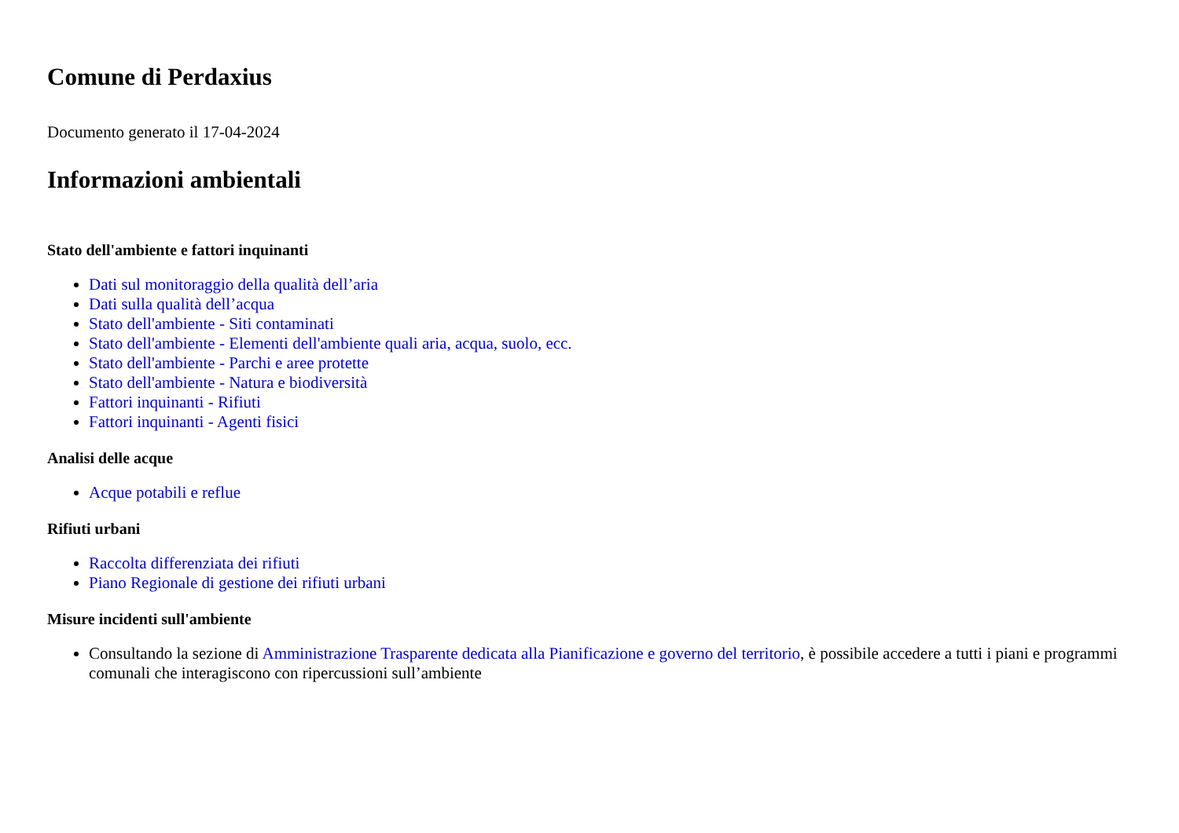Comune di Perdaxius
Documento generato il 17-04-2024
Informazioni ambientali
Stato dell'ambiente e fattori inquinanti
Dati sul monitoraggio della qualità dell’aria
Dati sulla qualità dell’acqua
Stato dell'ambiente - Siti contaminati
Stato dell'ambiente - Elementi dell'ambiente quali aria, acqua, suolo, ecc.
Stato dell'ambiente - Parchi e aree protette
Stato dell'ambiente - Natura e biodiversità
Fattori inquinanti - Rifiuti
Fattori inquinanti - Agenti fisici
Analisi delle acque
Acque potabili e reflue
Rifiuti urbani
Raccolta differenziata dei rifiuti
Piano Regionale di gestione dei rifiuti urbani
Misure incidenti sull'ambiente
Consultando la sezione di Amministrazione Trasparente dedicata alla Pianificazione e governo del territorio, è possibile accedere a tutti i piani e programmi comunali che interagiscono con ripercussioni sull’ambiente